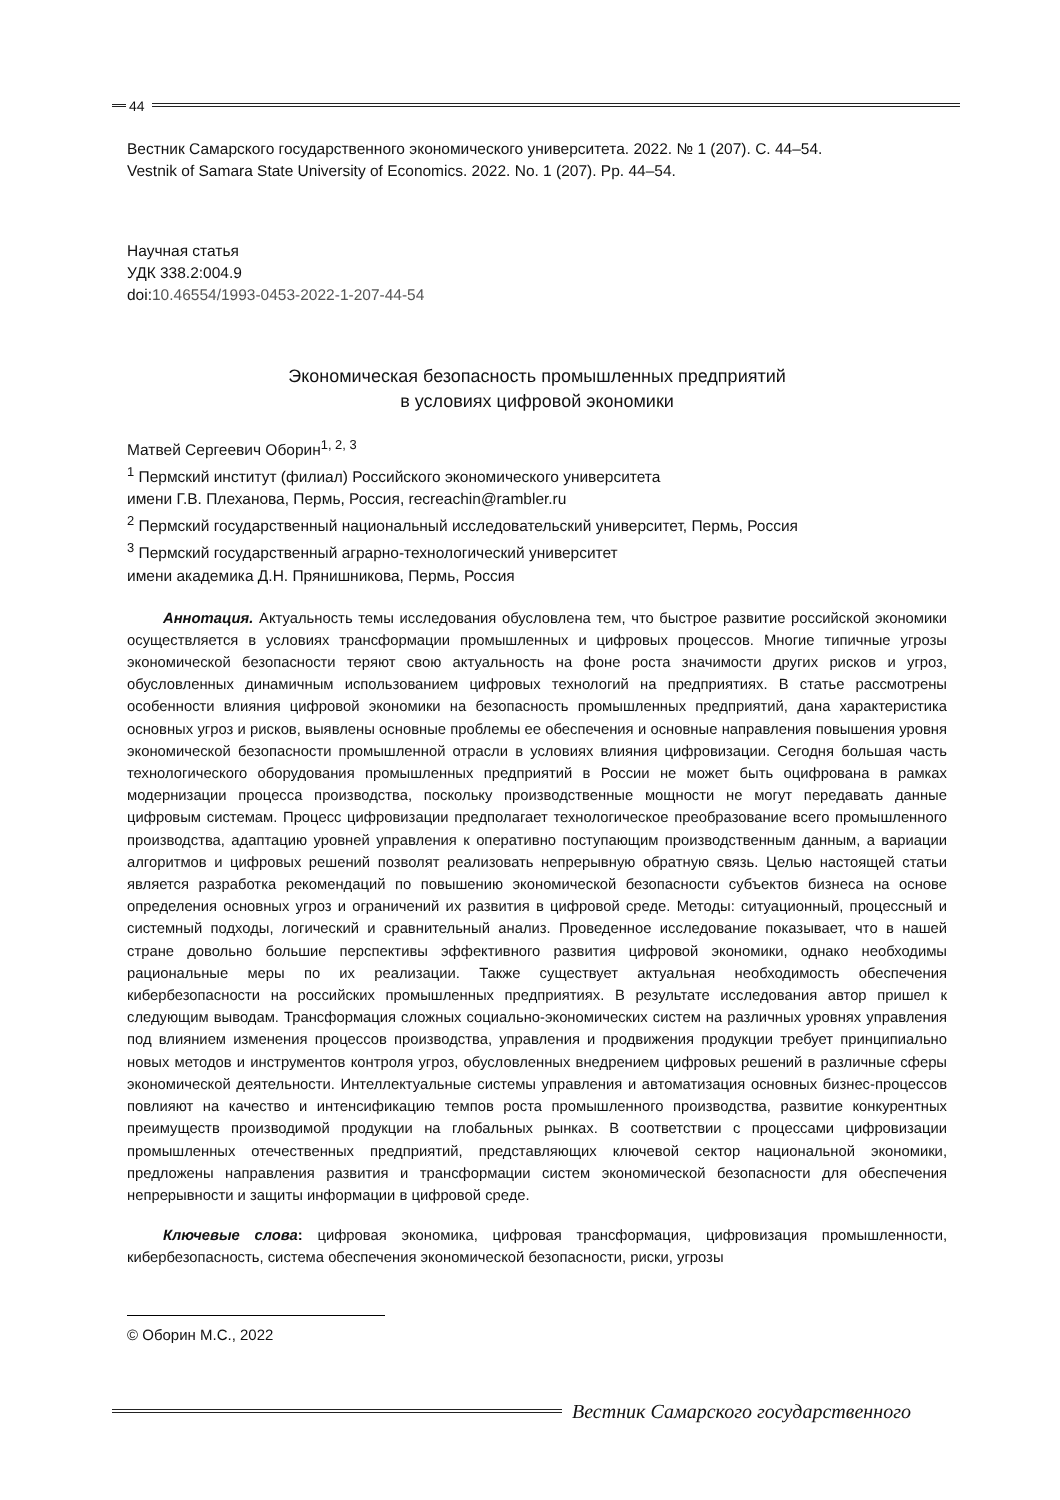44
Вестник Самарского государственного экономического университета. 2022. № 1 (207). С. 44–54.
Vestnik of Samara State University of Economics. 2022. No. 1 (207). Pp. 44–54.
Научная статья
УДК 338.2:004.9
doi:10.46554/1993-0453-2022-1-207-44-54
Экономическая безопасность промышленных предприятий
в условиях цифровой экономики
Матвей Сергеевич Оборин<sup>1, 2, 3</sup>
<sup>1</sup> Пермский институт (филиал) Российского экономического университета
имени Г.В. Плеханова, Пермь, Россия, recreachin@rambler.ru
<sup>2</sup> Пермский государственный национальный исследовательский университет, Пермь, Россия
<sup>3</sup> Пермский государственный аграрно-технологический университет
имени академика Д.Н. Прянишникова, Пермь, Россия
Аннотация. Актуальность темы исследования обусловлена тем, что быстрое развитие российской экономики осуществляется в условиях трансформации промышленных и цифровых процессов. Многие типичные угрозы экономической безопасности теряют свою актуальность на фоне роста значимости других рисков и угроз, обусловленных динамичным использованием цифровых технологий на предприятиях. В статье рассмотрены особенности влияния цифровой экономики на безопасность промышленных предприятий, дана характеристика основных угроз и рисков, выявлены основные проблемы ее обеспечения и основные направления повышения уровня экономической безопасности промышленной отрасли в условиях влияния цифровизации. Сегодня большая часть технологического оборудования промышленных предприятий в России не может быть оцифрована в рамках модернизации процесса производства, поскольку производственные мощности не могут передавать данные цифровым системам. Процесс цифровизации предполагает технологическое преобразование всего промышленного производства, адаптацию уровней управления к оперативно поступающим производственным данным, а вариации алгоритмов и цифровых решений позволят реализовать непрерывную обратную связь. Целью настоящей статьи является разработка рекомендаций по повышению экономической безопасности субъектов бизнеса на основе определения основных угроз и ограничений их развития в цифровой среде. Методы: ситуационный, процессный и системный подходы, логический и сравнительный анализ. Проведенное исследование показывает, что в нашей стране довольно большие перспективы эффективного развития цифровой экономики, однако необходимы рациональные меры по их реализации. Также существует актуальная необходимость обеспечения кибербезопасности на российских промышленных предприятиях. В результате исследования автор пришел к следующим выводам. Трансформация сложных социально-экономических систем на различных уровнях управления под влиянием изменения процессов производства, управления и продвижения продукции требует принципиально новых методов и инструментов контроля угроз, обусловленных внедрением цифровых решений в различные сферы экономической деятельности. Интеллектуальные системы управления и автоматизация основных бизнес-процессов повлияют на качество и интенсификацию темпов роста промышленного производства, развитие конкурентных преимуществ производимой продукции на глобальных рынках. В соответствии с процессами цифровизации промышленных отечественных предприятий, представляющих ключевой сектор национальной экономики, предложены направления развития и трансформации систем экономической безопасности для обеспечения непрерывности и защиты информации в цифровой среде.
Ключевые слова: цифровая экономика, цифровая трансформация, цифровизация промышленности, кибербезопасность, система обеспечения экономической безопасности, риски, угрозы
© Оборин М.С., 2022
Вестник Самарского государственного